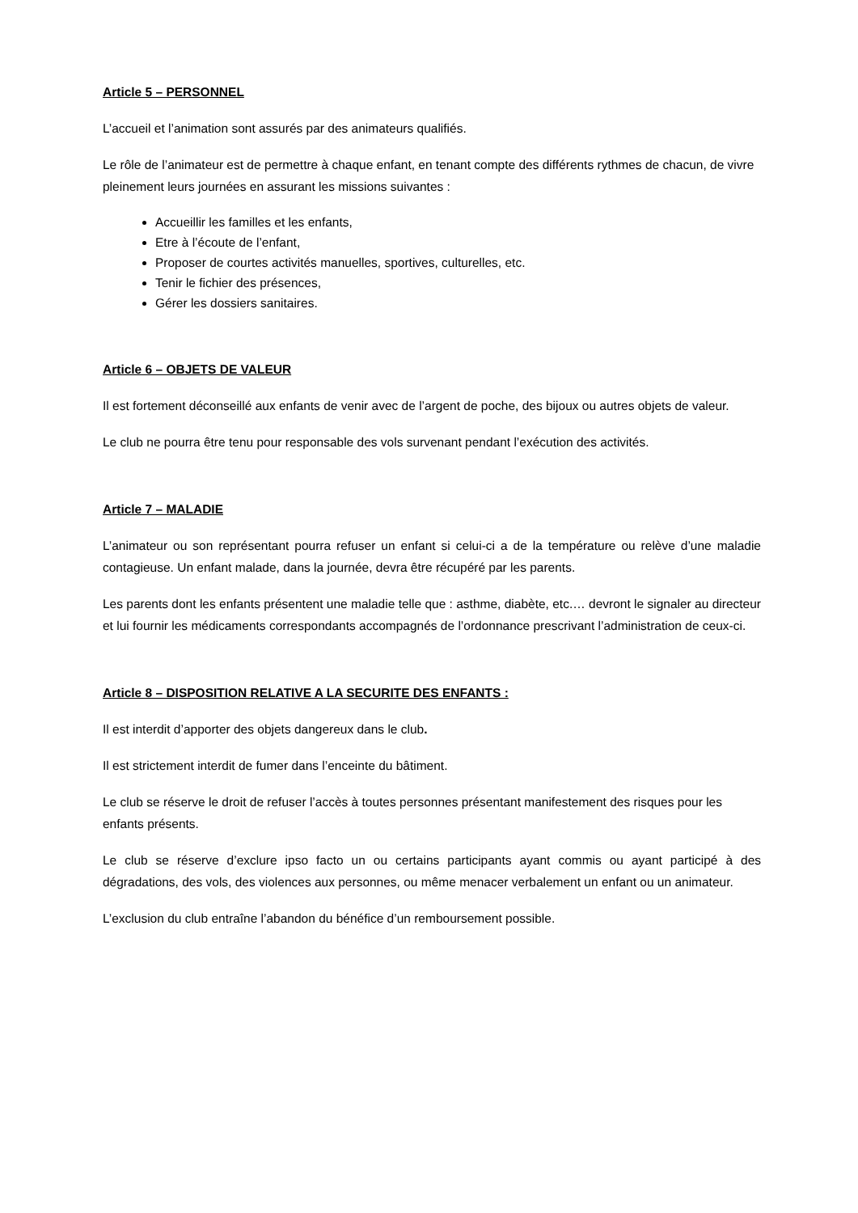Article 5 – PERSONNEL
L’accueil et l’animation sont assurés par des animateurs qualifiés.
Le rôle de l’animateur est de permettre à chaque enfant, en tenant compte des différents rythmes de chacun, de vivre pleinement leurs journées en assurant les missions suivantes :
Accueillir les familles et les enfants,
Etre à l’écoute de l’enfant,
Proposer de courtes activités manuelles, sportives, culturelles, etc.
Tenir le fichier des présences,
Gérer les dossiers sanitaires.
Article 6 – OBJETS DE VALEUR
Il est fortement déconseillé aux enfants de venir avec de l’argent de poche, des bijoux ou autres objets de valeur.
Le club ne pourra être tenu pour responsable des vols survenant pendant l’exécution des activités.
Article 7 – MALADIE
L’animateur ou son représentant pourra refuser un enfant si celui-ci a de la température ou relève d’une maladie contagieuse. Un enfant malade, dans la journée, devra être récupéré par les parents.
Les parents dont les enfants présentent une maladie telle que : asthme, diabète, etc.… devront le signaler au directeur et lui fournir les médicaments correspondants accompagnés de l’ordonnance prescrivant l’administration de ceux-ci.
Article 8 – DISPOSITION RELATIVE A LA SECURITE DES ENFANTS :
Il est interdit d’apporter des objets dangereux dans le club.
Il est strictement interdit de fumer dans l’enceinte du bâtiment.
Le club se réserve le droit de refuser l’accès à toutes personnes présentant manifestement des risques pour les enfants présents.
Le club se réserve d’exclure ipso facto un ou certains participants ayant commis ou ayant participé à des dégradations, des vols, des violences aux personnes, ou même menacer verbalement un enfant ou un animateur.
L’exclusion du club entraîne l’abandon du bénéfice d’un remboursement possible.